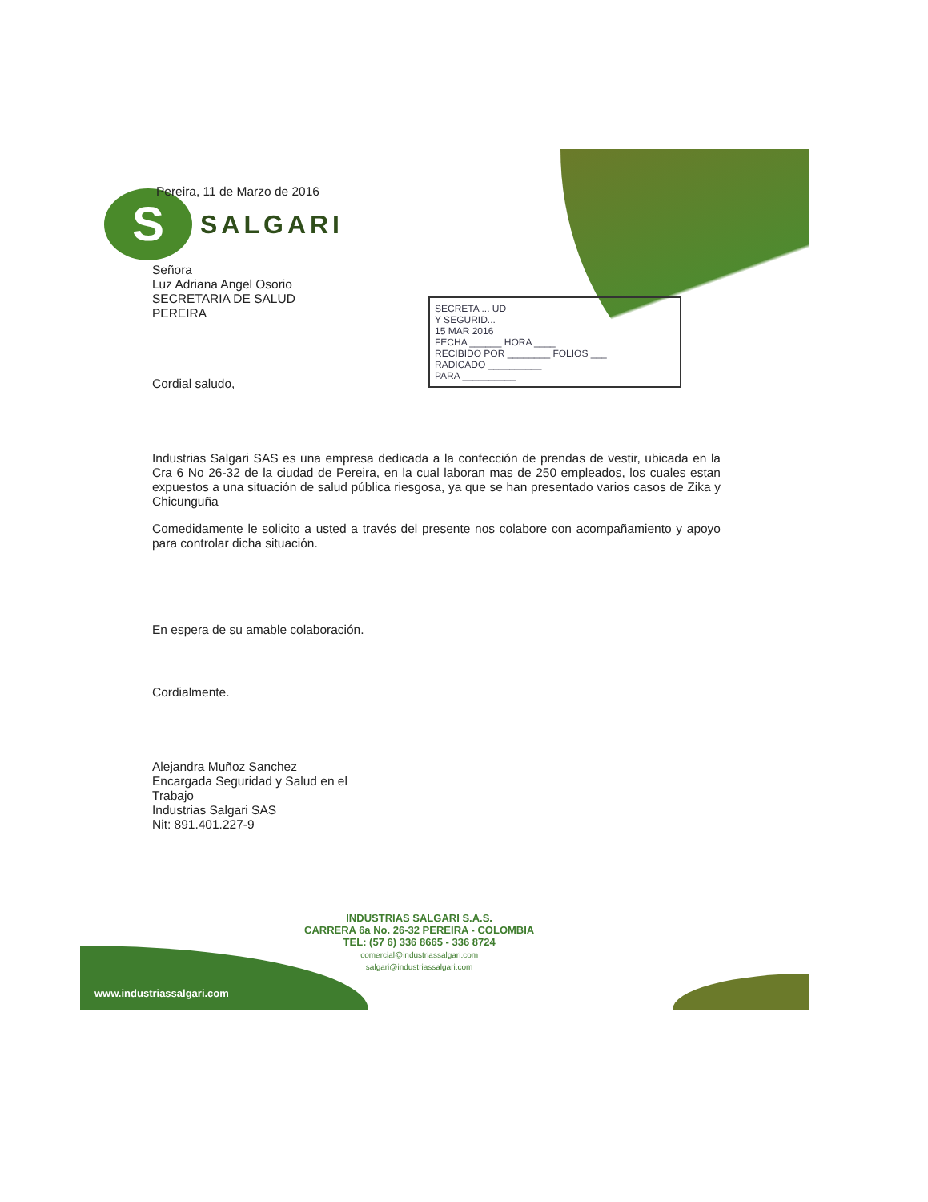S
SALGARI
SECRETA ... UD
Y SEGURID...
15 MAR 2016
FECHA ______ HORA ____
RECIBIDO POR ________ FOLIOS ___
RADICADO __________
PARA __________
Pereira, 11 de Marzo de 2016
Señora
Luz Adriana Angel Osorio
SECRETARIA DE SALUD
PEREIRA
Cordial saludo,
Industrias Salgari SAS es una empresa dedicada a la confección de prendas de vestir, ubicada en la Cra 6 No 26-32 de la ciudad de Pereira, en la cual laboran mas de 250 empleados, los cuales estan expuestos a una situación de salud pública riesgosa, ya que se han presentado varios casos de Zika y Chicunguña
Comedidamente le solicito a usted a través del presente nos colabore con acompañamiento y apoyo para controlar dicha situación.
En espera de su amable colaboración.
Cordialmente.
Alejandra Muñoz Sanchez
Encargada Seguridad y Salud en el Trabajo
Industrias Salgari SAS
Nit: 891.401.227-9
INDUSTRIAS SALGARI S.A.S.
CARRERA 6a No. 26-32 PEREIRA - COLOMBIA
TEL: (57 6) 336 8665 - 336 8724
comercial@industriassalgari.com
salgari@industriassalgari.com
www.industriassalgari.com